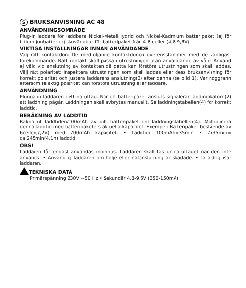S BRUKSANVISNING AC 48
ANVÄNDNINGSOMRÅDE
Plug-in laddare för laddbara Nickel-MetallHydrid och Nickel-Kadmium batteripaket (ej för Litium-Jonbatterier). Användbar för batteripaket från 4-8 celler (4,8-9,6V).
VIKTIGA INSTÄLLNINGAR INNAN ANVÄNDANDE
Välj rätt kontaktdon: De medföljande kontaktdonen överensstämmer med de vanligast förekommande. Rätt kontakt skall passa i utrustningen utan användande av våld. Använd ej våld vid anslutning av kontakten då detta kan förstöra utrustningen som skall laddas. Välj rätt polaritet: Inspektera utrustningen som skall laddas eller dess bruksanvisning för korrekt polaritet och justera laddarens anslutning(3) efter denna (se bild 1). Var noggrann eftersom felaktig polaritet kan förstöra utrustning eller laddare.
ANVÄNDNING
Plugga in laddaren i ett nätuttag. När ett batteripaket ansluts signalerar laddindikatorn(2) att laddning pågår. Laddningen skall avbrytas manuellt. Se laddningstabellen(4) för korrekt laddtid.
BERÄKNING AV LADDTID
Räkna ut laddtiden/100mAh av ditt batteripaket enl laddningstabellen(4). Multiplicera denna laddtid med batteripaketets aktuella kapacitet. Exempel: Batteripaket bestående av 6celler(7,2V) med 700mAh kapacitet. • Laddtid/ 100mAh=35min • 7x35min= ca:245min(4,1h) laddtid
OBS!
Laddaren får endast användas inomhus. Laddaren skall tas ur nätuttaget när den inte används. • Använd ej laddaren om hölje eller nätanslutning är skadade. • Ta aldrig isär laddaren.
TEKNISKA DATA
Primärspänning 230V ~50 Hz • Sekundär 4,8-9,6V (350-150mA)